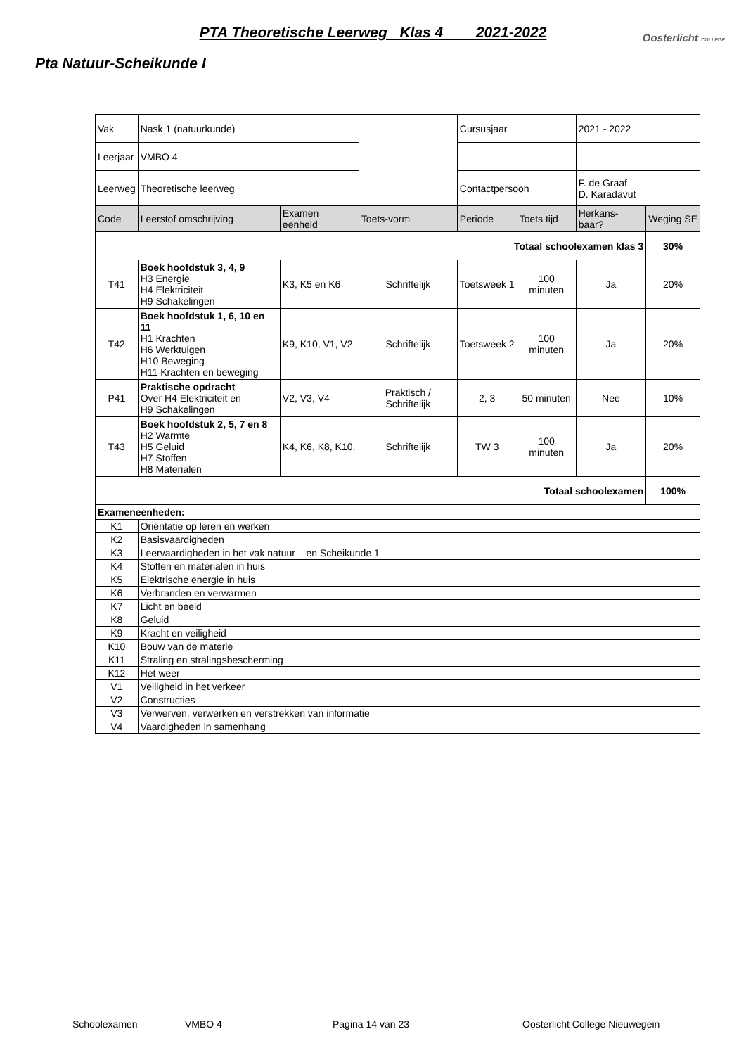PTA Theoretische Leerweg Klas 4 2021-2022
Oosterlicht COLLEGE
Pta Natuur-Scheikunde I
| Vak | Nask 1 (natuurkunde) | | | Cursusjaar | | 2021 - 2022 | |
| Leerjaar | VMBO 4 | | | | | | |
| Leerweg | Theoretische leerweg | | | Contactpersoon | | F. de Graaf D. Karadavut | |
| Code | Leerstof omschrijving | Examen eenheid | Toets-vorm | Periode | Toets tijd | Herkans-baar? | Weging SE |
| Totaal schoolexamen klas 3 | | | | | | | 30% |
| T41 | Boek hoofdstuk 3, 4, 9 H3 Energie H4 Elektriciteit H9 Schakelingen | K3, K5 en K6 | Schriftelijk | Toetsweek 1 | 100 minuten | Ja | 20% |
| T42 | Boek hoofdstuk 1, 6, 10 en 11 H1 Krachten H6 Werktuigen H10 Beweging H11 Krachten en beweging | K9, K10, V1, V2 | Schriftelijk | Toetsweek 2 | 100 minuten | Ja | 20% |
| P41 | Praktische opdracht Over H4 Elektriciteit en H9 Schakelingen | V2, V3, V4 | Praktisch / Schriftelijk | 2, 3 | 50 minuten | Nee | 10% |
| T43 | Boek hoofdstuk 2, 5, 7 en 8 H2 Warmte H5 Geluid H7 Stoffen H8 Materialen | K4, K6, K8, K10, | Schriftelijk | TW 3 | 100 minuten | Ja | 20% |
| Totaal schoolexamen | | | | | | | 100% |
| Exameneenheden: | | | | | | | |
| K1 | Oriëntatie op leren en werken | | | | | | |
| K2 | Basisvaardigheden | | | | | | |
| K3 | Leervaardigheden in het vak natuur – en Scheikunde 1 | | | | | | |
| K4 | Stoffen en materialen in huis | | | | | | |
| K5 | Elektrische energie in huis | | | | | | |
| K6 | Verbranden en verwarmen | | | | | | |
| K7 | Licht en beeld | | | | | | |
| K8 | Geluid | | | | | | |
| K9 | Kracht en veiligheid | | | | | | |
| K10 | Bouw van de materie | | | | | | |
| K11 | Straling en stralingsbescherming | | | | | | |
| K12 | Het weer | | | | | | |
| V1 | Veiligheid in het verkeer | | | | | | |
| V2 | Constructies | | | | | | |
| V3 | Verwerven, verwerken en verstrekken van informatie | | | | | | |
| V4 | Vaardigheden in samenhang | | | | | | |
Schoolexamen VMBO 4 Pagina 14 van 23 Oosterlicht College Nieuwegein